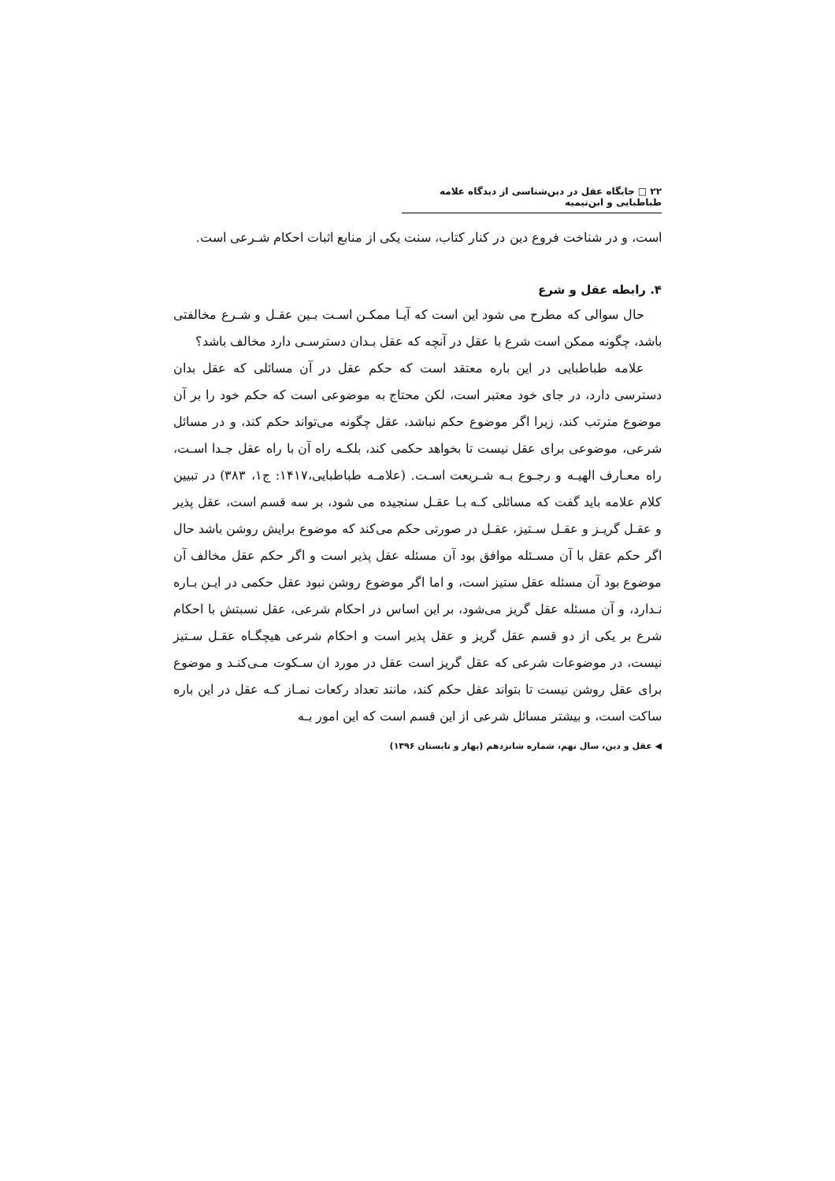۲۲ □ جایگاه عقل در دین‌شناسی از دیدگاه علامه طباطبایی و ابن‌تیمیه
است، و در شناخت فروع دین در کنار کتاب، سنت یکی از منابع اثبات احکام شـرعی است.
۴. رابطه عقل و شرع
حال سوالی که مطرح می شود این است که آیـا ممکـن اسـت بـین عقـل و شـرع مخالفتی باشد، چگونه ممکن است شرع با عقل در آنچه که عقل بـدان دسترسـی دارد مخالف باشد؟
علامه طباطبایی در این باره معتقد است که حکم عقل در آن مسائلی که عقل بدان دسترسی دارد، در جای خود معتبر است، لکن محتاج به موضوعی است که حکم خود را بر آن موضوع مترتب کند، زیرا اگر موضوع حکم نباشد، عقل چگونه می‌تواند حکم کند، و در مسائل شرعی، موضوعی برای عقل نیست تا بخواهد حکمی کند، بلکـه راه آن با راه عقل جـدا اسـت، راه معـارف الهیـه و رجـوع بـه شـریعت اسـت. (علامـه طباطبایی،۱۴۱۷: ج۱، ۳۸۳) در تبیین کلام علامه باید گفت که مسائلی کـه بـا عقـل سنجیده می شود، بر سه قسم است، عقل پذیر و عقـل گریـز و عقـل سـتیز، عقـل در صورتی حکم می‌کند که موضوع برایش روشن باشد حال اگر حکم عقل با آن مسـئله موافق بود آن مسئله عقل پذیر است و اگر حکم عقل مخالف آن موضوع بود آن مسئله عقل ستیز است، و اما اگر موضوع روشن نبود عقل حکمی در ایـن بـاره نـدارد، و آن مسئله عقل گریز می‌شود، بر این اساس در احکام شرعی، عقل نسبتش با احکام شرع بر یکی از دو قسم عقل گریز و عقل پذیر است و احکام شرعی هیچگـاه عقـل سـتیز نیست، در موضوعات شرعی که عقل گریز است عقل در مورد ان سـکوت مـی‌کنـد و موضوع برای عقل روشن نیست تا بتواند عقل حکم کند، مانند تعداد رکعات نمـاز کـه عقل در این باره ساکت است، و بیشتر مسائل شرعی از این قسم است که این امور بـه
◀ عقل و دین، سال نهم، شماره شانزدهم (بهار و تابستان ۱۳۹۶)